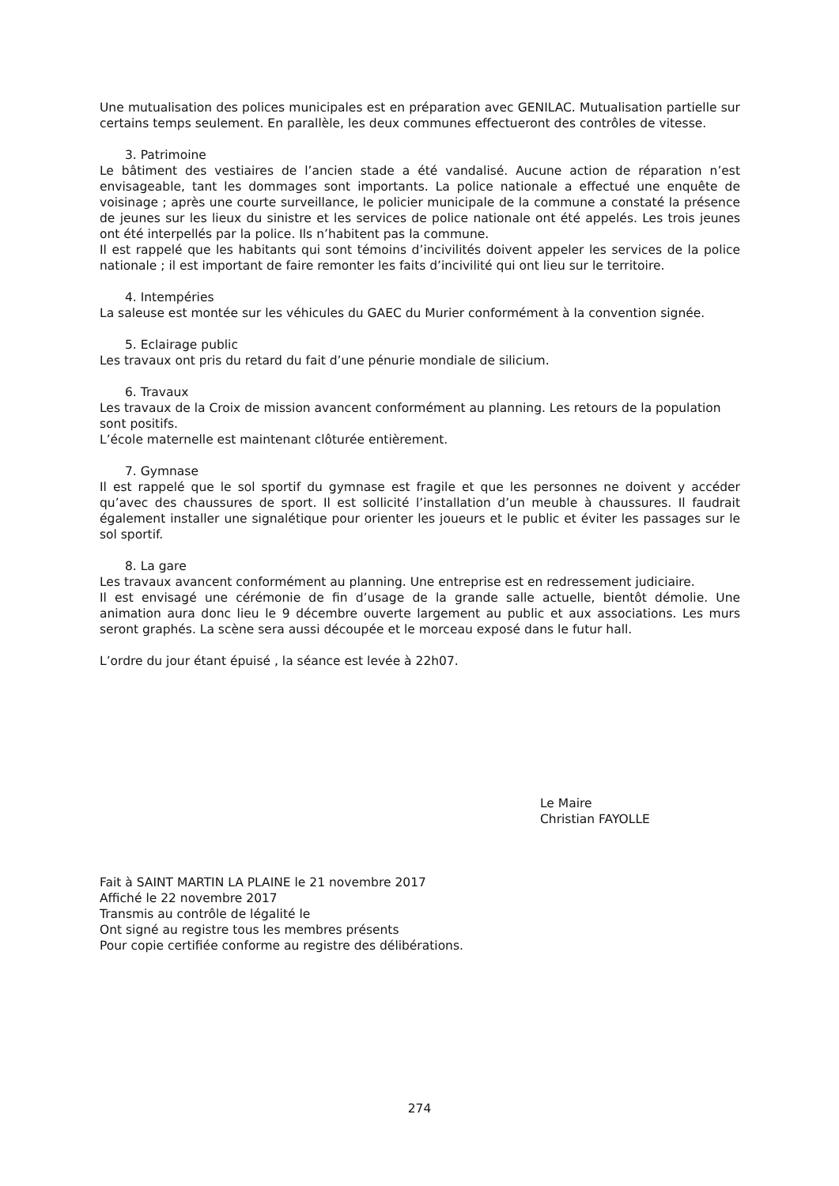Une mutualisation des polices municipales est en préparation avec GENILAC. Mutualisation partielle sur certains temps seulement. En parallèle, les deux communes effectueront des contrôles de vitesse.
3. Patrimoine
Le bâtiment des vestiaires de l’ancien stade a été vandalisé. Aucune action de réparation n’est envisageable, tant les dommages sont importants. La police nationale a effectué une enquête de voisinage ; après une courte surveillance, le policier municipale de la commune a constaté la présence de jeunes sur les lieux du sinistre et les services de police nationale ont été appelés. Les trois jeunes ont été interpellés par la police. Ils n’habitent pas la commune.
Il est rappelé que les habitants qui sont témoins d’incivilités doivent appeler les services de la police nationale ; il est important de faire remonter les faits d’incivilité qui ont lieu sur le territoire.
4. Intempéries
La saleuse est montée sur les véhicules du GAEC du Murier conformément à la convention signée.
5. Eclairage public
Les travaux ont pris du retard du fait d’une pénurie mondiale de silicium.
6. Travaux
Les travaux de la Croix de mission avancent conformément au planning. Les retours de la population sont positifs.
L’école maternelle est maintenant clôturée entièrement.
7. Gymnase
Il est rappelé que le sol sportif du gymnase est fragile et que les personnes ne doivent y accéder qu’avec des chaussures de sport. Il est sollicité l’installation d’un meuble à chaussures. Il faudrait également installer une signalétique pour orienter les joueurs et le public et éviter les passages sur le sol sportif.
8. La gare
Les travaux avancent conformément au planning. Une entreprise est en redressement judiciaire.
Il est envisagé une cérémonie de fin d’usage de la grande salle actuelle, bientôt démolie. Une animation aura donc lieu le 9 décembre ouverte largement au public et aux associations. Les murs seront graphés. La scène sera aussi découpée et le morceau exposé dans le futur hall.
L’ordre du jour étant épuisé , la séance est levée à 22h07.
Le Maire
Christian FAYOLLE
Fait à SAINT MARTIN LA PLAINE le 21 novembre 2017
Affiché le 22 novembre 2017
Transmis au contrôle de légalité le
Ont signé au registre tous les membres présents
Pour copie certifiée conforme au registre des délibérations.
274